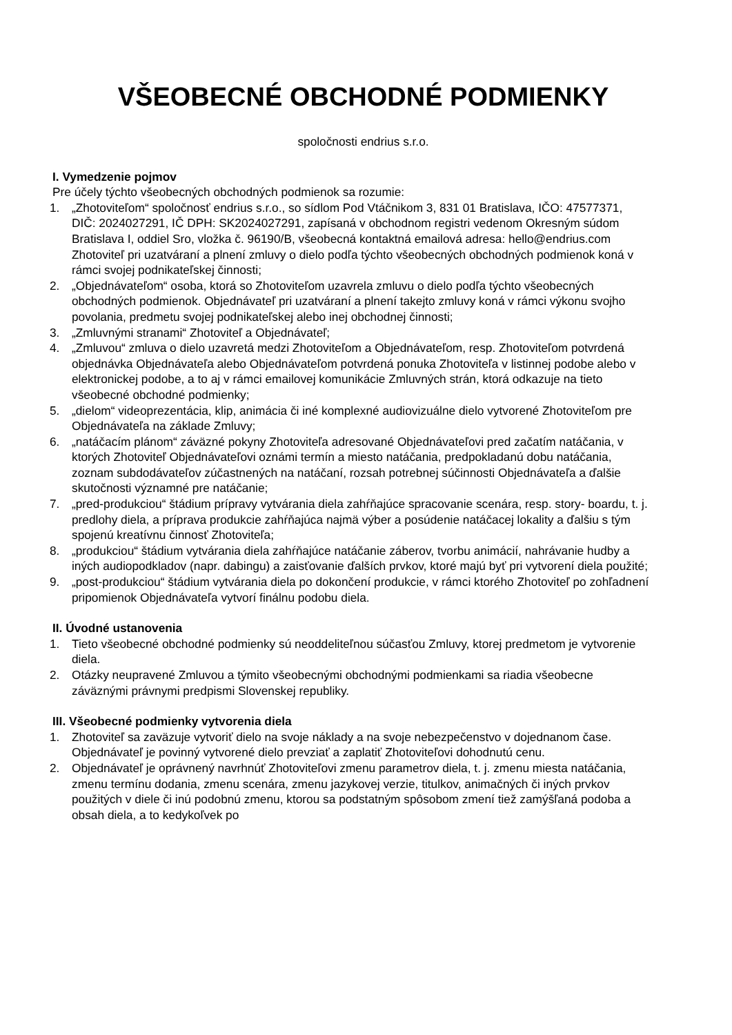VŠEOBECNÉ OBCHODNÉ PODMIENKY
spoločnosti endrius s.r.o.
I. Vymedzenie pojmov
Pre účely týchto všeobecných obchodných podmienok sa rozumie:
1. „Zhotoviteľom“ spoločnosť endrius s.r.o., so sídlom Pod Vtáčnikom 3, 831 01 Bratislava, IČO: 47577371, DIČ: 2024027291, IČ DPH: SK2024027291, zapísaná v obchodnom registri vedenom Okresným súdom Bratislava I, oddiel Sro, vložka č. 96190/B, všeobecná kontaktná emailová adresa: hello@endrius.com Zhotoviteľ pri uzatváraní a plnení zmluvy o dielo podľa týchto všeobecných obchodných podmienok koná v rámci svojej podnikateľskej činnosti;
2. „Objednávateľom“ osoba, ktorá so Zhotoviteľom uzavrela zmluvu o dielo podľa týchto všeobecných obchodných podmienok. Objednávateľ pri uzatváraní a plnení takejto zmluvy koná v rámci výkonu svojho povolania, predmetu svojej podnikateľskej alebo inej obchodnej činnosti;
3. „Zmluvnými stranami“ Zhotoviteľ a Objednávateľ;
4. „Zmluvou“ zmluva o dielo uzavretá medzi Zhotoviteľom a Objednávateľom, resp. Zhotoviteľom potvrdená objednávka Objednávateľa alebo Objednávateľom potvrdená ponuka Zhotoviteľa v listinnej podobe alebo v elektronickej podobe, a to aj v rámci emailovej komunikácie Zmluvných strán, ktorá odkazuje na tieto všeobecné obchodné podmienky;
5. „dielom“ videoprezentácia, klip, animácia či iné komplexné audiovizuálne dielo vytvorené Zhotoviteľom pre Objednávateľa na základe Zmluvy;
6. „natáčacím plánom“ záväzné pokyny Zhotoviteľa adresované Objednávateľovi pred začatím natáčania, v ktorých Zhotoviteľ Objednávateľovi oznámi termín a miesto natáčania, predpokladanú dobu natáčania, zoznam subdodávateľov zúčastnených na natáčaní, rozsah potrebnej súčinnosti Objednávateľa a ďalšie skutočnosti významné pre natáčanie;
7. „pred-produkciou“ štádium prípravy vytvárania diela zahŕňajúce spracovanie scenára, resp. story- boardu, t. j. predlohy diela, a príprava produkcie zahŕňajúca najmä výber a posúdenie natáčacej lokality a ďalšiu s tým spojenú kreatívnu činnosť Zhotoviteľa;
8. „produkciou“ štádium vytvárania diela zahŕňajúce natáčanie záberov, tvorbu animácií, nahrávanie hudby a iných audiopodkladov (napr. dabingu) a zaisťovanie ďalších prvkov, ktoré majú byť pri vytvorení diela použité;
9. „post-produkciou“ štádium vytvárania diela po dokončení produkcie, v rámci ktorého Zhotoviteľ po zohľadnení pripomienok Objednávateľa vytvorí finálnu podobu diela.
II. Úvodné ustanovenia
1. Tieto všeobecné obchodné podmienky sú neoddeliteľnou súčasťou Zmluvy, ktorej predmetom je vytvorenie diela.
2. Otázky neupravené Zmluvou a týmito všeobecnými obchodnými podmienkami sa riadia všeobecne záväznými právnymi predpismi Slovenskej republiky.
III. Všeobecné podmienky vytvorenia diela
1. Zhotoviteľ sa zaväzuje vytvoriť dielo na svoje náklady a na svoje nebezpečenstvo v dojednanom čase. Objednávateľ je povinný vytvorené dielo prevziať a zaplatiť Zhotoviteľovi dohodnutú cenu.
2. Objednávateľ je oprávnený navrhnúť Zhotoviteľovi zmenu parametrov diela, t. j. zmenu miesta natáčania, zmenu termínu dodania, zmenu scenára, zmenu jazykovej verzie, titulkov, animačných či iných prvkov použitých v diele či inú podobnú zmenu, ktorou sa podstatným spôsobom zmení tiež zamýšľaná podoba a obsah diela, a to kedykoľvek po